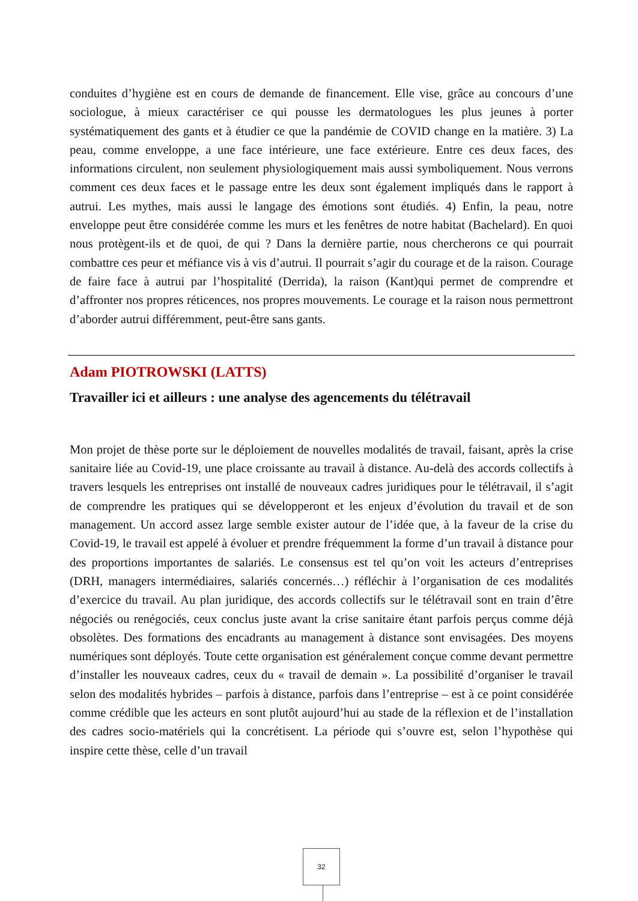conduites d’hygiène est en cours de demande de financement. Elle vise, grâce au concours d’une sociologue, à mieux caractériser ce qui pousse les dermatologues les plus jeunes à porter systématiquement des gants et à étudier ce que la pandémie de COVID change en la matière. 3) La peau, comme enveloppe, a une face intérieure, une face extérieure. Entre ces deux faces, des informations circulent, non seulement physiologiquement mais aussi symboliquement. Nous verrons comment ces deux faces et le passage entre les deux sont également impliqués dans le rapport à autrui. Les mythes, mais aussi le langage des émotions sont étudiés. 4) Enfin, la peau, notre enveloppe peut être considérée comme les murs et les fenêtres de notre habitat (Bachelard). En quoi nous protègent-ils et de quoi, de qui ? Dans la dernière partie, nous chercherons ce qui pourrait combattre ces peur et méfiance vis à vis d’autrui. Il pourrait s’agir du courage et de la raison. Courage de faire face à autrui par l’hospitalité (Derrida), la raison (Kant)qui permet de comprendre et d’affronter nos propres réticences, nos propres mouvements. Le courage et la raison nous permettront d’aborder autrui différemment, peut-être sans gants.
Adam PIOTROWSKI (LATTS)
Travailler ici et ailleurs : une analyse des agencements du télétravail
Mon projet de thèse porte sur le déploiement de nouvelles modalités de travail, faisant, après la crise sanitaire liée au Covid-19, une place croissante au travail à distance. Au-delà des accords collectifs à travers lesquels les entreprises ont installé de nouveaux cadres juridiques pour le télétravail, il s’agit de comprendre les pratiques qui se développeront et les enjeux d’évolution du travail et de son management. Un accord assez large semble exister autour de l’idée que, à la faveur de la crise du Covid-19, le travail est appelé à évoluer et prendre fréquemment la forme d’un travail à distance pour des proportions importantes de salariés. Le consensus est tel qu’on voit les acteurs d’entreprises (DRH, managers intermédiaires, salariés concernés…) réfléchir à l’organisation de ces modalités d’exercice du travail. Au plan juridique, des accords collectifs sur le télétravail sont en train d’être négociés ou renégociés, ceux conclus juste avant la crise sanitaire étant parfois perçus comme déjà obsolètes. Des formations des encadrants au management à distance sont envisagées. Des moyens numériques sont déployés. Toute cette organisation est généralement conçue comme devant permettre d’installer les nouveaux cadres, ceux du « travail de demain ». La possibilité d’organiser le travail selon des modalités hybrides – parfois à distance, parfois dans l’entreprise – est à ce point considérée comme crédible que les acteurs en sont plutôt aujourd’hui au stade de la réflexion et de l’installation des cadres socio-matériels qui la concrétisent. La période qui s’ouvre est, selon l’hypothèse qui inspire cette thèse, celle d’un travail
32